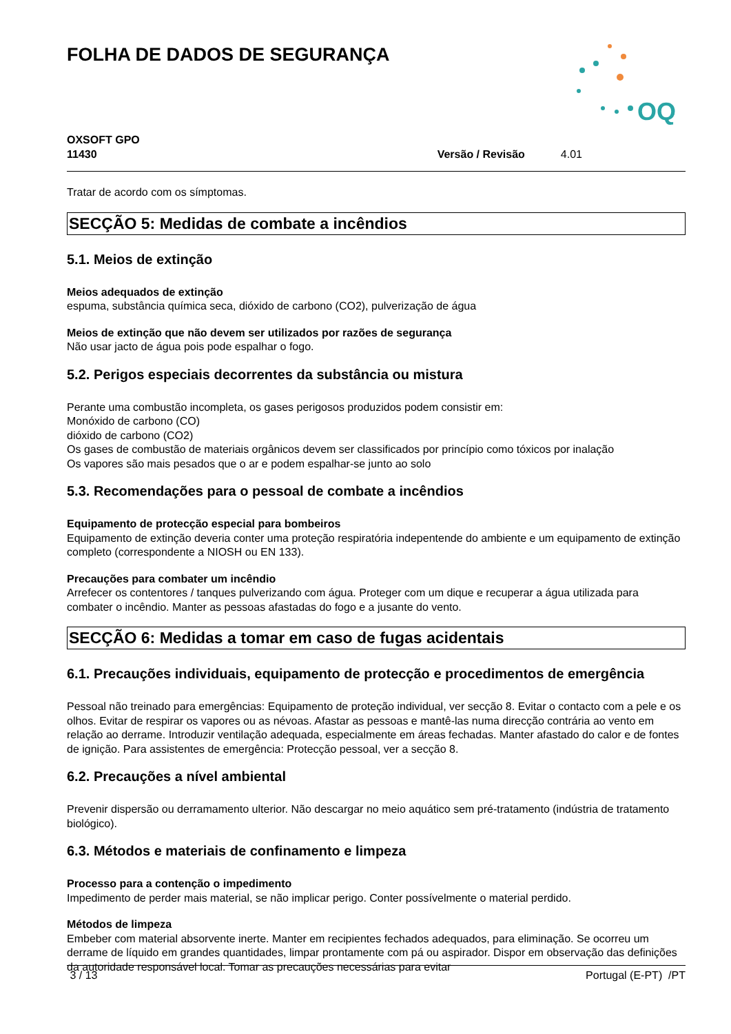FOLHA DE DADOS DE SEGURANÇA
OQ
OXSOFT GPO
11430
Versão / Revisão 4.01
Tratar de acordo com os símptomas.
SECÇÃO 5: Medidas de combate a incêndios
5.1. Meios de extinção
Meios adequados de extinção
espuma, substância química seca, dióxido de carbono (CO2), pulverização de água
Meios de extinção que não devem ser utilizados por razões de segurança
Não usar jacto de água pois pode espalhar o fogo.
5.2. Perigos especiais decorrentes da substância ou mistura
Perante uma combustão incompleta, os gases perigosos produzidos podem consistir em:
Monóxido de carbono (CO)
dióxido de carbono (CO2)
Os gases de combustão de materiais orgânicos devem ser classificados por princípio como tóxicos por inalação
Os vapores são mais pesados que o ar e podem espalhar-se junto ao solo
5.3. Recomendações para o pessoal de combate a incêndios
Equipamento de protecção especial para bombeiros
Equipamento de extinção deveria conter uma proteção respiratória indepentende do ambiente e um equipamento de extinção completo (correspondente a NIOSH ou EN 133).
Precauções para combater um incêndio
Arrefecer os contentores / tanques pulverizando com água. Proteger com um dique e recuperar a água utilizada para combater o incêndio. Manter as pessoas afastadas do fogo e a jusante do vento.
SECÇÃO 6: Medidas a tomar em caso de fugas acidentais
6.1. Precauções individuais, equipamento de protecção e procedimentos de emergência
Pessoal não treinado para emergências: Equipamento de proteção individual, ver secção 8. Evitar o contacto com a pele e os olhos. Evitar de respirar os vapores ou as névoas. Afastar as pessoas e mantê-las numa direcção contrária ao vento em relação ao derrame. Introduzir ventilação adequada, especialmente em áreas fechadas. Manter afastado do calor e de fontes de ignição. Para assistentes de emergência: Protecção pessoal, ver a secção 8.
6.2. Precauções a nível ambiental
Prevenir dispersão ou derramamento ulterior. Não descargar no meio aquático sem pré-tratamento (indústria de tratamento biológico).
6.3. Métodos e materiais de confinamento e limpeza
Processo para a contenção o impedimento
Impedimento de perder mais material, se não implicar perigo. Conter possívelmente o material perdido.
Métodos de limpeza
Embeber com material absorvente inerte. Manter em recipientes fechados adequados, para eliminação. Se ocorreu um derrame de líquido em grandes quantidades, limpar prontamente com pá ou aspirador. Dispor em observação das definições da autoridade responsável local. Tomar as precauções necessárias para evitar
3 / 13 Portugal (E-PT) /PT